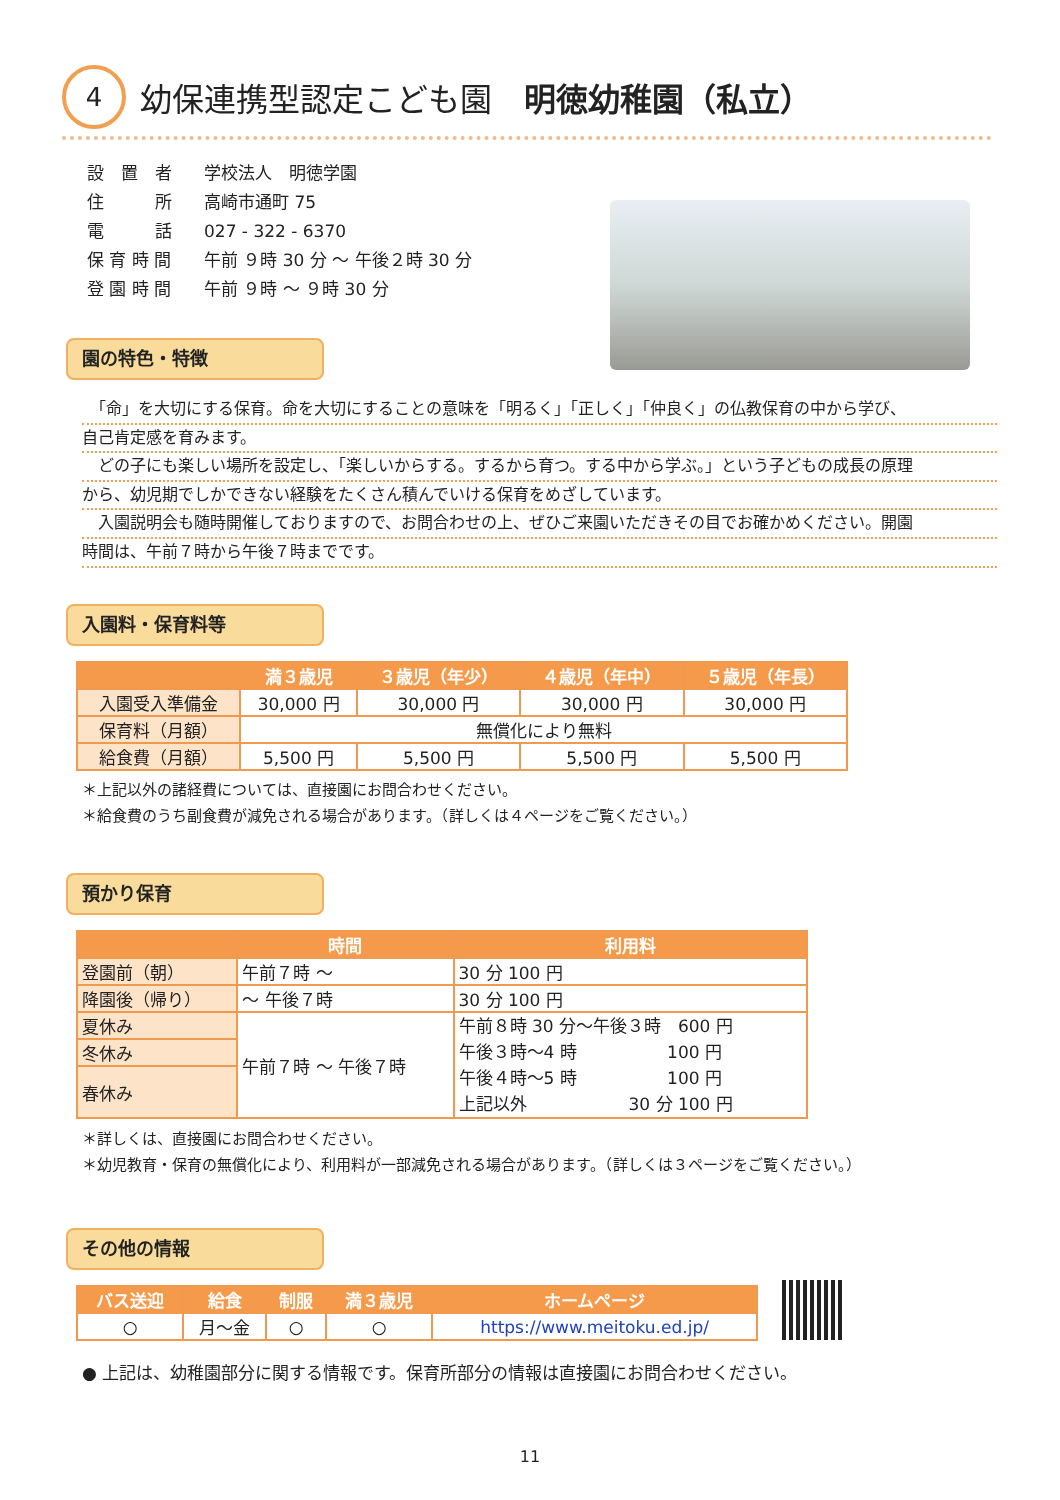4
幼保連携型認定こども園　明徳幼稚園（私立）
| 設 置 者 | 学校法人 明徳学園 |
| 住 所 | 高崎市通町 75 |
| 電 話 | 027 - 322 - 6370 |
| 保 育 時 間 | 午前 ９時 30 分 ～ 午後２時 30 分 |
| 登 園 時 間 | 午前 ９時 ～ ９時 30 分 |
園の特色・特徴
　「命」を大切にする保育。命を大切にすることの意味を「明るく」「正しく」「仲良く」の仏教保育の中から学び、
自己肯定感を育みます。
　どの子にも楽しい場所を設定し、「楽しいからする。するから育つ。する中から学ぶ。」という子どもの成長の原理
から、幼児期でしかできない経験をたくさん積んでいける保育をめざしています。
　入園説明会も随時開催しておりますので、お問合わせの上、ぜひご来園いただきその目でお確かめください。開園
時間は、午前７時から午後７時までです。
入園料・保育料等
| | 満３歳児 | ３歳児（年少） | ４歳児（年中） | ５歳児（年長） |
| --- | --- | --- | --- | --- |
| 入園受入準備金 | 30,000 円 | 30,000 円 | 30,000 円 | 30,000 円 |
| 保育料（月額） | 無償化により無料 | | | |
| 給食費（月額） | 5,500 円 | 5,500 円 | 5,500 円 | 5,500 円 |
＊上記以外の諸経費については、直接園にお問合わせください。
＊給食費のうち副食費が減免される場合があります。（詳しくは４ページをご覧ください。）
預かり保育
| | 時間 | 利用料 |
| --- | --- | --- |
| 登園前（朝） | 午前７時 ～ | 30 分 100 円 |
| 降園後（帰り） | ～ 午後７時 | 30 分 100 円 |
| 夏休み | 午前７時 ～ 午後７時 | 午前８時 30 分～午後３時 600 円 午後３時～4 時 100 円 午後４時～5 時 100 円 上記以外 30 分 100 円 |
| 冬休み | | |
| 春休み | | |
＊詳しくは、直接園にお問合わせください。
＊幼児教育・保育の無償化により、利用料が一部減免される場合があります。（詳しくは３ページをご覧ください。）
その他の情報
| バス送迎 | 給食 | 制服 | 満３歳児 | ホームページ |
| --- | --- | --- | --- | --- |
| ○ | 月～金 | ○ | ○ | https://www.meitoku.ed.jp/ |
● 上記は、幼稚園部分に関する情報です。保育所部分の情報は直接園にお問合わせください。
11